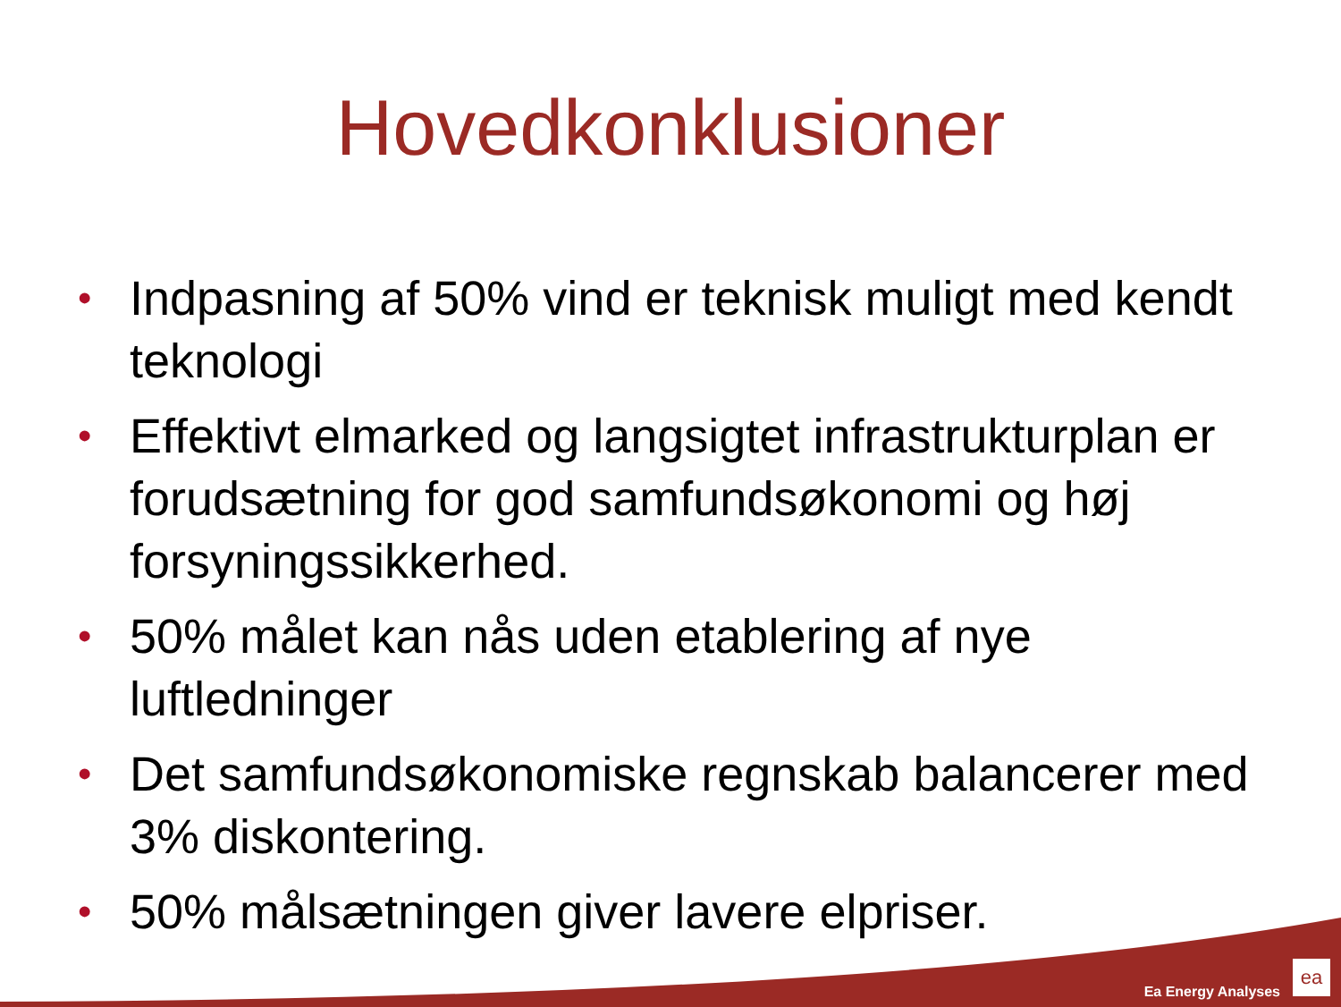Hovedkonklusioner
• Indpasning af 50% vind er teknisk muligt med kendt teknologi
• Effektivt elmarked og langsigtet infrastrukturplan er forudsætning for god samfundsøkonomi og høj forsyningssikkerhed.
• 50% målet kan nås uden etablering af nye luftledninger
• Det samfundsøkonomiske regnskab balancerer med 3% diskontering.
• 50% målsætningen giver lavere elpriser.
Ea Energy Analyses ea